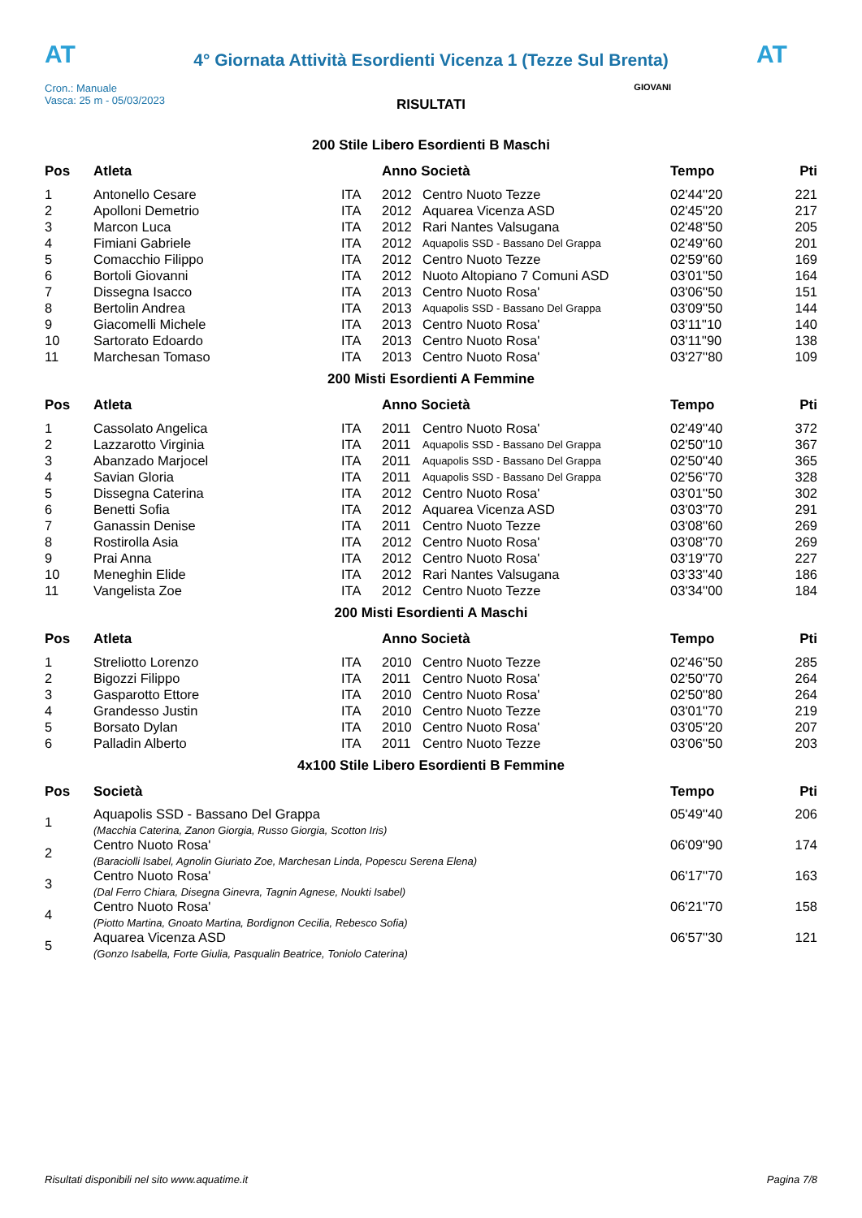AT
4° Giornata Attività Esordienti Vicenza 1 (Tezze Sul Brenta)
AT
Cron.: Manuale
Vasca: 25 m - 05/03/2023
GIOVANI
RISULTATI
200 Stile Libero Esordienti B Maschi
| Pos | Atleta | | Anno Società | | Tempo | Pti |
| --- | --- | --- | --- | --- | --- | --- |
| 1 | Antonello Cesare | ITA | 2012 | Centro Nuoto Tezze | 02'44''20 | 221 |
| 2 | Apolloni Demetrio | ITA | 2012 | Aquarea Vicenza ASD | 02'45''20 | 217 |
| 3 | Marcon Luca | ITA | 2012 | Rari Nantes Valsugana | 02'48''50 | 205 |
| 4 | Fimiani Gabriele | ITA | 2012 | Aquapolis SSD - Bassano Del Grappa | 02'49''60 | 201 |
| 5 | Comacchio Filippo | ITA | 2012 | Centro Nuoto Tezze | 02'59''60 | 169 |
| 6 | Bortoli Giovanni | ITA | 2012 | Nuoto Altopiano 7 Comuni ASD | 03'01''50 | 164 |
| 7 | Dissegna Isacco | ITA | 2013 | Centro Nuoto Rosa' | 03'06''50 | 151 |
| 8 | Bertolin Andrea | ITA | 2013 | Aquapolis SSD - Bassano Del Grappa | 03'09''50 | 144 |
| 9 | Giacomelli Michele | ITA | 2013 | Centro Nuoto Rosa' | 03'11''10 | 140 |
| 10 | Sartorato Edoardo | ITA | 2013 | Centro Nuoto Rosa' | 03'11''90 | 138 |
| 11 | Marchesan Tomaso | ITA | 2013 | Centro Nuoto Rosa' | 03'27''80 | 109 |
200 Misti Esordienti A Femmine
| Pos | Atleta | | Anno Società | | Tempo | Pti |
| --- | --- | --- | --- | --- | --- | --- |
| 1 | Cassolato Angelica | ITA | 2011 | Centro Nuoto Rosa' | 02'49''40 | 372 |
| 2 | Lazzarotto Virginia | ITA | 2011 | Aquapolis SSD - Bassano Del Grappa | 02'50''10 | 367 |
| 3 | Abanzado Marjocel | ITA | 2011 | Aquapolis SSD - Bassano Del Grappa | 02'50''40 | 365 |
| 4 | Savian Gloria | ITA | 2011 | Aquapolis SSD - Bassano Del Grappa | 02'56''70 | 328 |
| 5 | Dissegna Caterina | ITA | 2012 | Centro Nuoto Rosa' | 03'01''50 | 302 |
| 6 | Benetti Sofia | ITA | 2012 | Aquarea Vicenza ASD | 03'03''70 | 291 |
| 7 | Ganassin Denise | ITA | 2011 | Centro Nuoto Tezze | 03'08''60 | 269 |
| 8 | Rostirolla Asia | ITA | 2012 | Centro Nuoto Rosa' | 03'08''70 | 269 |
| 9 | Prai Anna | ITA | 2012 | Centro Nuoto Rosa' | 03'19''70 | 227 |
| 10 | Meneghin Elide | ITA | 2012 | Rari Nantes Valsugana | 03'33''40 | 186 |
| 11 | Vangelista Zoe | ITA | 2012 | Centro Nuoto Tezze | 03'34''00 | 184 |
200 Misti Esordienti A Maschi
| Pos | Atleta | | Anno Società | | Tempo | Pti |
| --- | --- | --- | --- | --- | --- | --- |
| 1 | Streliotto Lorenzo | ITA | 2010 | Centro Nuoto Tezze | 02'46''50 | 285 |
| 2 | Bigozzi Filippo | ITA | 2011 | Centro Nuoto Rosa' | 02'50''70 | 264 |
| 3 | Gasparotto Ettore | ITA | 2010 | Centro Nuoto Rosa' | 02'50''80 | 264 |
| 4 | Grandesso Justin | ITA | 2010 | Centro Nuoto Tezze | 03'01''70 | 219 |
| 5 | Borsato Dylan | ITA | 2010 | Centro Nuoto Rosa' | 03'05''20 | 207 |
| 6 | Palladin Alberto | ITA | 2011 | Centro Nuoto Tezze | 03'06''50 | 203 |
4x100 Stile Libero Esordienti B Femmine
| Pos | Società | Tempo | Pti |
| --- | --- | --- | --- |
| 1 | Aquapolis SSD - Bassano Del Grappa (Macchia Caterina, Zanon Giorgia, Russo Giorgia, Scotton Iris) | 05'49''40 | 206 |
| 2 | Centro Nuoto Rosa' (Baraciolli Isabel, Agnolin Giuriato Zoe, Marchesan Linda, Popescu Serena Elena) | 06'09''90 | 174 |
| 3 | Centro Nuoto Rosa' (Dal Ferro Chiara, Disegna Ginevra, Tagnin Agnese, Noukti Isabel) | 06'17''70 | 163 |
| 4 | Centro Nuoto Rosa' (Piotto Martina, Gnoato Martina, Bordignon Cecilia, Rebesco Sofia) | 06'21''70 | 158 |
| 5 | Aquarea Vicenza ASD (Gonzo Isabella, Forte Giulia, Pasqualin Beatrice, Toniolo Caterina) | 06'57''30 | 121 |
Risultati disponibili nel sito www.aquatime.it Pagina 7/8